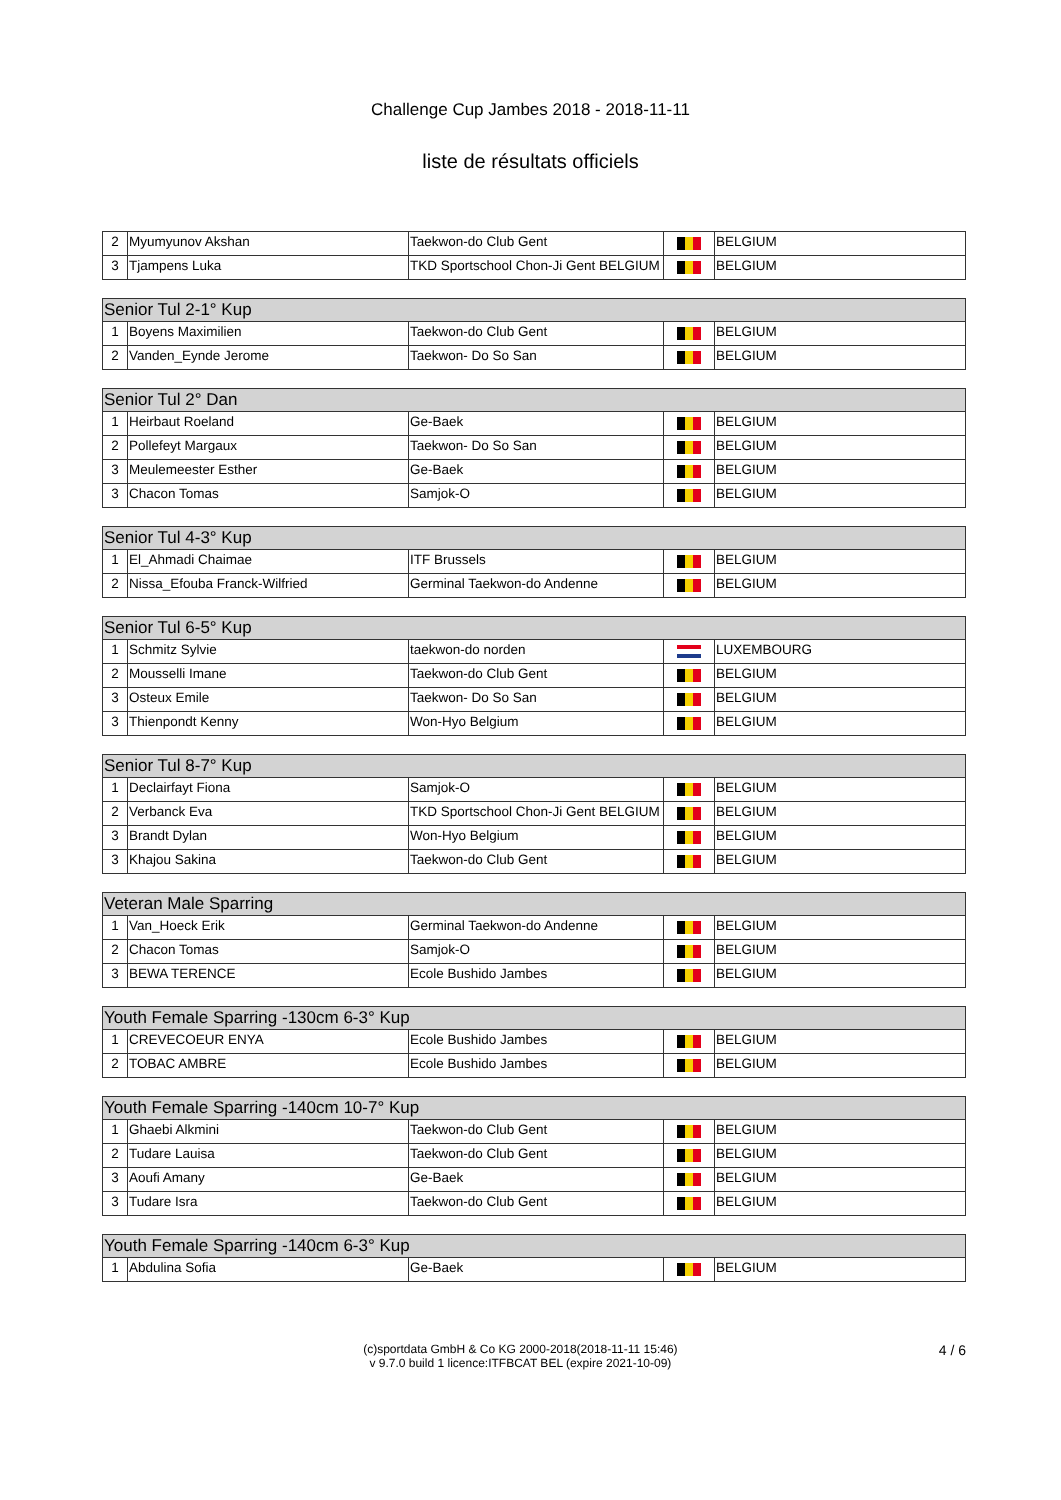Challenge Cup Jambes 2018 - 2018-11-11
liste de résultats officiels
| 2 | Myumyunov Akshan | Taekwon-do Club Gent | | BELGIUM |
| 3 | Tjampens Luka | TKD Sportschool Chon-Ji Gent BELGIUM | | BELGIUM |
| Senior Tul 2-1° Kup | | | | |
| --- | --- | --- | --- | --- |
| 1 | Boyens Maximilien | Taekwon-do Club Gent | | BELGIUM |
| 2 | Vanden_Eynde Jerome | Taekwon- Do So San | | BELGIUM |
| Senior Tul 2° Dan | | | | |
| --- | --- | --- | --- | --- |
| 1 | Heirbaut Roeland | Ge-Baek | | BELGIUM |
| 2 | Pollefeyt Margaux | Taekwon- Do So San | | BELGIUM |
| 3 | Meulemeester Esther | Ge-Baek | | BELGIUM |
| 3 | Chacon Tomas | Samjok-O | | BELGIUM |
| Senior Tul 4-3° Kup | | | | |
| --- | --- | --- | --- | --- |
| 1 | El_Ahmadi Chaimae | ITF Brussels | | BELGIUM |
| 2 | Nissa_Efouba Franck-Wilfried | Germinal Taekwon-do Andenne | | BELGIUM |
| Senior Tul 6-5° Kup | | | | |
| --- | --- | --- | --- | --- |
| 1 | Schmitz Sylvie | taekwon-do norden | | LUXEMBOURG |
| 2 | Mousselli Imane | Taekwon-do Club Gent | | BELGIUM |
| 3 | Osteux Emile | Taekwon- Do So San | | BELGIUM |
| 3 | Thienpondt Kenny | Won-Hyo Belgium | | BELGIUM |
| Senior Tul 8-7° Kup | | | | |
| --- | --- | --- | --- | --- |
| 1 | Declairfayt Fiona | Samjok-O | | BELGIUM |
| 2 | Verbanck Eva | TKD Sportschool Chon-Ji Gent BELGIUM | | BELGIUM |
| 3 | Brandt Dylan | Won-Hyo Belgium | | BELGIUM |
| 3 | Khajou Sakina | Taekwon-do Club Gent | | BELGIUM |
| Veteran Male Sparring | | | | |
| --- | --- | --- | --- | --- |
| 1 | Van_Hoeck Erik | Germinal Taekwon-do Andenne | | BELGIUM |
| 2 | Chacon Tomas | Samjok-O | | BELGIUM |
| 3 | BEWA TERENCE | Ecole Bushido Jambes | | BELGIUM |
| Youth Female Sparring -130cm 6-3° Kup | | | | |
| --- | --- | --- | --- | --- |
| 1 | CREVECOEUR ENYA | Ecole Bushido Jambes | | BELGIUM |
| 2 | TOBAC AMBRE | Ecole Bushido Jambes | | BELGIUM |
| Youth Female Sparring -140cm 10-7° Kup | | | | |
| --- | --- | --- | --- | --- |
| 1 | Ghaebi Alkmini | Taekwon-do Club Gent | | BELGIUM |
| 2 | Tudare Lauisa | Taekwon-do Club Gent | | BELGIUM |
| 3 | Aoufi Amany | Ge-Baek | | BELGIUM |
| 3 | Tudare Isra | Taekwon-do Club Gent | | BELGIUM |
| Youth Female Sparring -140cm 6-3° Kup | | | | |
| --- | --- | --- | --- | --- |
| 1 | Abdulina Sofia | Ge-Baek | | BELGIUM |
(c)sportdata GmbH & Co KG 2000-2018(2018-11-11 15:46)
v 9.7.0 build 1 licence:ITFBCAT BEL (expire 2021-10-09)
4 / 6